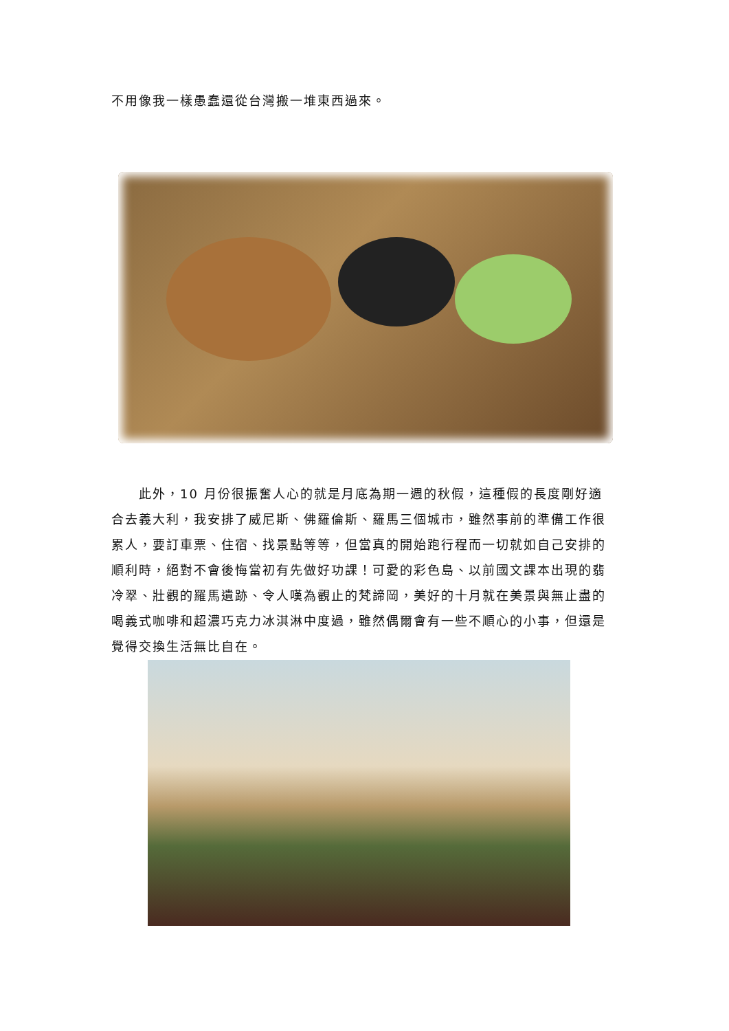不用像我一樣愚蠢還從台灣搬一堆東西過來。
　　此外，10 月份很振奮人心的就是月底為期一週的秋假，這種假的長度剛好適合去義大利，我安排了威尼斯、佛羅倫斯、羅馬三個城市，雖然事前的準備工作很累人，要訂車票、住宿、找景點等等，但當真的開始跑行程而一切就如自己安排的順利時，絕對不會後悔當初有先做好功課！可愛的彩色島、以前國文課本出現的翡冷翠、壯觀的羅馬遺跡、令人嘆為觀止的梵諦岡，美好的十月就在美景與無止盡的喝義式咖啡和超濃巧克力冰淇淋中度過，雖然偶爾會有一些不順心的小事，但還是覺得交換生活無比自在。